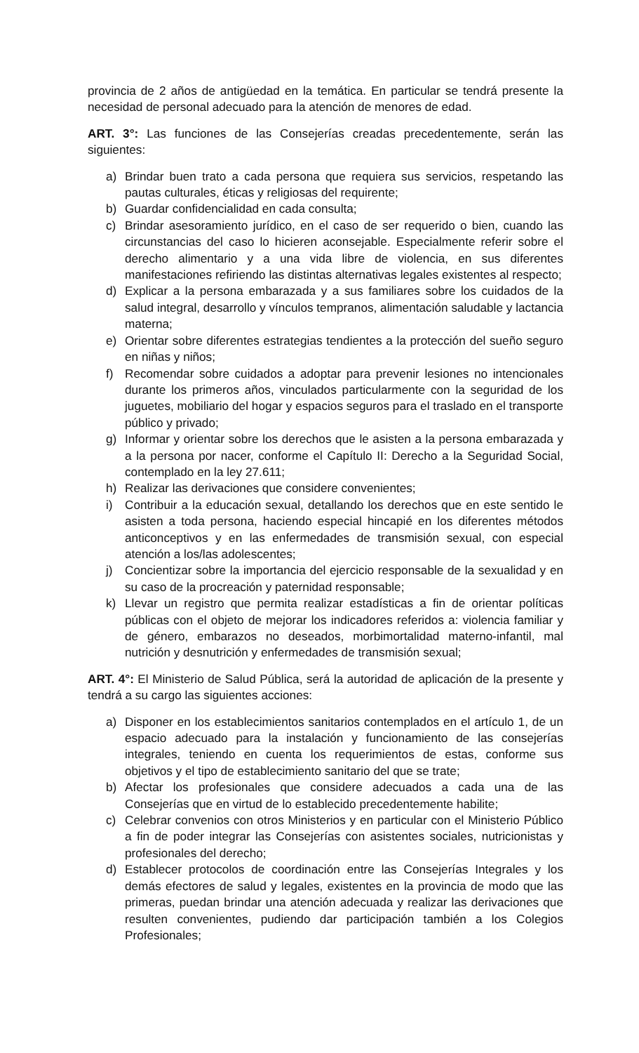provincia de 2 años de antigüedad en la temática. En particular se tendrá presente la necesidad de personal adecuado para la atención de menores de edad.
ART. 3°: Las funciones de las Consejerías creadas precedentemente, serán las siguientes:
a) Brindar buen trato a cada persona que requiera sus servicios, respetando las pautas culturales, éticas y religiosas del requirente;
b) Guardar confidencialidad en cada consulta;
c) Brindar asesoramiento jurídico, en el caso de ser requerido o bien, cuando las circunstancias del caso lo hicieren aconsejable. Especialmente referir sobre el derecho alimentario y a una vida libre de violencia, en sus diferentes manifestaciones refiriendo las distintas alternativas legales existentes al respecto;
d) Explicar a la persona embarazada y a sus familiares sobre los cuidados de la salud integral, desarrollo y vínculos tempranos, alimentación saludable y lactancia materna;
e) Orientar sobre diferentes estrategias tendientes a la protección del sueño seguro en niñas y niños;
f) Recomendar sobre cuidados a adoptar para prevenir lesiones no intencionales durante los primeros años, vinculados particularmente con la seguridad de los juguetes, mobiliario del hogar y espacios seguros para el traslado en el transporte público y privado;
g) Informar y orientar sobre los derechos que le asisten a la persona embarazada y a la persona por nacer, conforme el Capítulo II: Derecho a la Seguridad Social, contemplado en la ley 27.611;
h) Realizar las derivaciones que considere convenientes;
i) Contribuir a la educación sexual, detallando los derechos que en este sentido le asisten a toda persona, haciendo especial hincapié en los diferentes métodos anticonceptivos y en las enfermedades de transmisión sexual, con especial atención a los/las adolescentes;
j) Concientizar sobre la importancia del ejercicio responsable de la sexualidad y en su caso de la procreación y paternidad responsable;
k) Llevar un registro que permita realizar estadísticas a fin de orientar políticas públicas con el objeto de mejorar los indicadores referidos a: violencia familiar y de género, embarazos no deseados, morbimortalidad materno-infantil, mal nutrición y desnutrición y enfermedades de transmisión sexual;
ART. 4°: El Ministerio de Salud Pública, será la autoridad de aplicación de la presente y tendrá a su cargo las siguientes acciones:
a) Disponer en los establecimientos sanitarios contemplados en el artículo 1, de un espacio adecuado para la instalación y funcionamiento de las consejerías integrales, teniendo en cuenta los requerimientos de estas, conforme sus objetivos y el tipo de establecimiento sanitario del que se trate;
b) Afectar los profesionales que considere adecuados a cada una de las Consejerías que en virtud de lo establecido precedentemente habilite;
c) Celebrar convenios con otros Ministerios y en particular con el Ministerio Público a fin de poder integrar las Consejerías con asistentes sociales, nutricionistas y profesionales del derecho;
d) Establecer protocolos de coordinación entre las Consejerías Integrales y los demás efectores de salud y legales, existentes en la provincia de modo que las primeras, puedan brindar una atención adecuada y realizar las derivaciones que resulten convenientes, pudiendo dar participación también a los Colegios Profesionales;